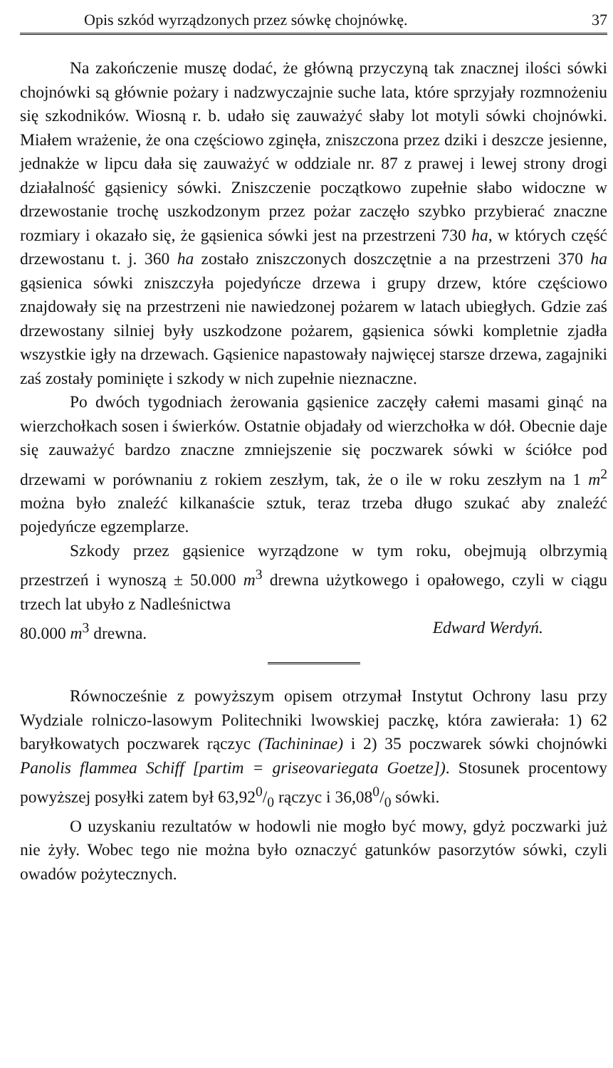Opis szkód wyrządzonych przez sówkę chojnówkę. 37
Na zakończenie muszę dodać, że główną przyczyną tak znacznej ilości sówki chojnówki są głównie pożary i nadzwyczajnie suche lata, które sprzyjały rozmnożeniu się szkodników. Wiosną r. b. udało się zauważyć słaby lot motyli sówki chojnówki. Miałem wrażenie, że ona częściowo zginęła, zniszczona przez dziki i deszcze jesienne, jednakże w lipcu dała się zauważyć w oddziale nr. 87 z prawej i lewej strony drogi działalność gąsienicy sówki. Zniszczenie początkowo zupełnie słabo widoczne w drzewostanie trochę uszkodzonym przez pożar zaczęło szybko przybierać znaczne rozmiary i okazało się, że gąsienica sówki jest na przestrzeni 730 ha, w których część drzewostanu t. j. 360 ha zostało zniszczonych doszczętnie a na przestrzeni 370 ha gąsienica sówki zniszczyła pojedyńcze drzewa i grupy drzew, które częściowo znajdowały się na przestrzeni nie nawiedzonej pożarem w latach ubiegłych. Gdzie zaś drzewostany silniej były uszkodzone pożarem, gąsienica sówki kompletnie zjadła wszystkie igły na drzewach. Gąsienice napastowały najwięcej starsze drzewa, zagajniki zaś zostały pominięte i szkody w nich zupełnie nieznaczne.
Po dwóch tygodniach żerowania gąsienice zaczęły całemi masami ginąć na wierzchołkach sosen i świerków. Ostatnie objadały od wierzchołka w dół. Obecnie daje się zauważyć bardzo znaczne zmniejszenie się poczwarek sówki w ściółce pod drzewami w porównaniu z rokiem zeszłym, tak, że o ile w roku zeszłym na 1 m<sup>2</sup> można było znaleźć kilkanaście sztuk, teraz trzeba długo szukać aby znaleźć pojedyńcze egzemplarze.
Szkody przez gąsienice wyrządzone w tym roku, obejmują olbrzymią przestrzeń i wynoszą ± 50.000 m<sup>3</sup> drewna użytkowego i opałowego, czyli w ciągu trzech lat ubyło z Nadleśnictwa
80.000 m<sup>3</sup> drewna. Edward Werdyń.
Równocześnie z powyższym opisem otrzymał Instytut Ochrony lasu przy Wydziale rolniczo-lasowym Politechniki lwowskiej paczkę, która zawierała: 1) 62 baryłkowatych poczwarek rączyc (Tachininae) i 2) 35 poczwarek sówki chojnówki Panolis flammea Schiff [partim = griseovariegata Goetze]). Stosunek procentowy powyższej posyłki zatem był 63,920/0 rączyc i 36,080/0 sówki.
O uzyskaniu rezultatów w hodowli nie mogło być mowy, gdyż poczwarki już nie żyły. Wobec tego nie można było oznaczyć gatunków pasorzytów sówki, czyli owadów pożytecznych.